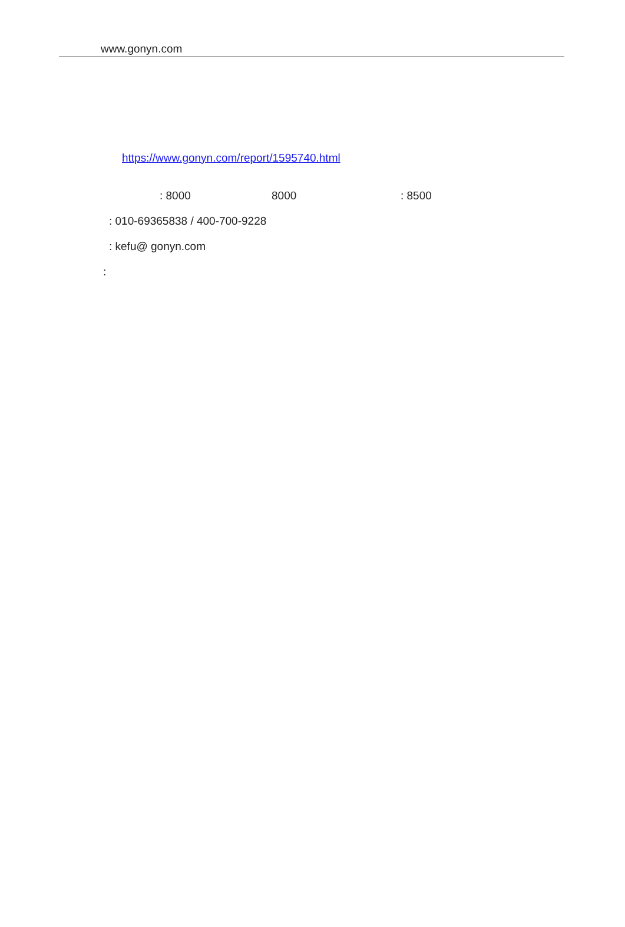www.gonyn.com
https://www.gonyn.com/report/1595740.html : 8000 8000 : 8500
: 010-69365838 / 400-700-9228 : kefu@ gonyn.com
: